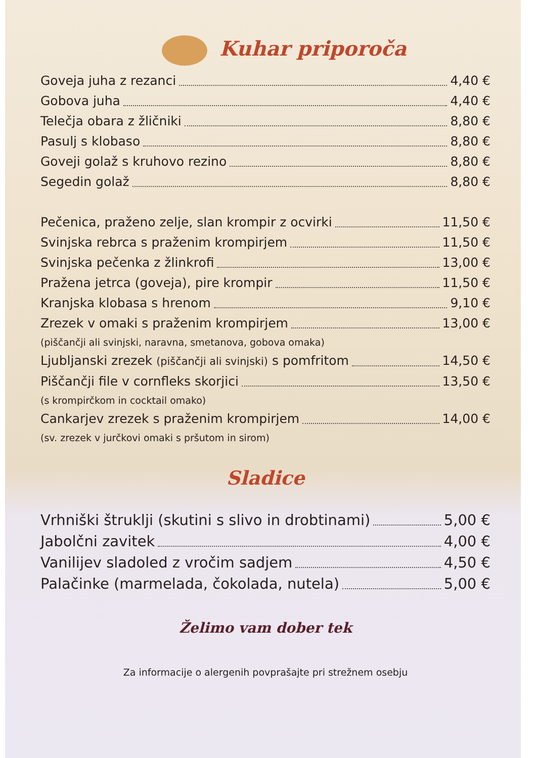Kuhar priporoča
Goveja juha z rezanci 4,40 €
Gobova juha 4,40 €
Telečja obara z žličniki 8,80 €
Pasulj s klobaso 8,80 €
Goveji golaž s kruhovo rezino 8,80 €
Segedin golaž 8,80 €
Pečenica, praženo zelje, slan krompir z ocvirki 11,50 €
Svinjska rebrca s praženim krompirjem 11,50 €
Svinjska pečenka z žlinkrofi 13,00 €
Pražena jetrca (goveja), pire krompir 11,50 €
Kranjska klobasa s hrenom 9,10 €
Zrezek v omaki s praženim krompirjem 13,00 €
(piščančji ali svinjski, naravna, smetanova, gobova omaka)
Ljubljanski zrezek (piščančji ali svinjski) s pomfritom 14,50 €
Piščančji file v cornfleks skorjici 13,50 €
(s krompirčkom in cocktail omako)
Cankarjev zrezek s praženim krompirjem 14,00 €
(sv. zrezek v jurčkovi omaki s pršutom in sirom)
Sladice
Vrhniški štruklji (skutini s slivo in drobtinami) 5,00 €
Jabolčni zavitek 4,00 €
Vanilijev sladoled z vročim sadjem 4,50 €
Palačinke (marmelada, čokolada, nutela) 5,00 €
Želimo vam dober tek
Za informacije o alergenih povprašajte pri strežnem osebju